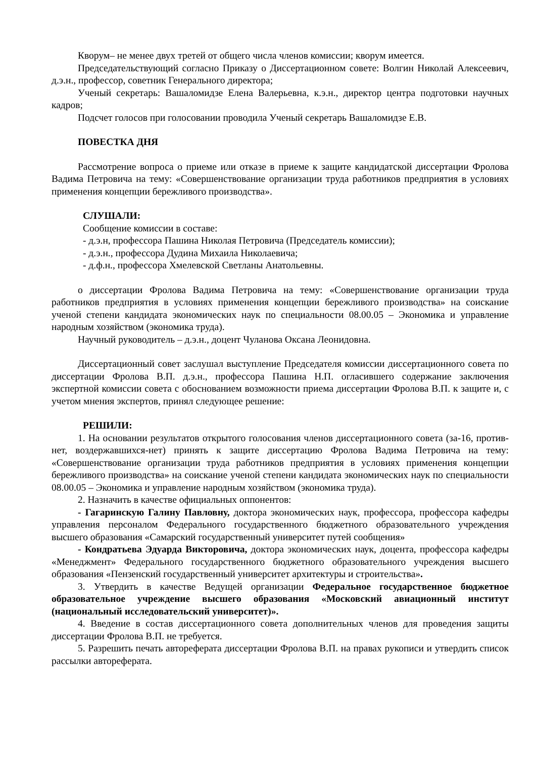Кворум– не менее двух третей от общего числа членов комиссии; кворум имеется.
Председательствующий согласно Приказу о Диссертационном совете: Волгин Николай Алексеевич, д.э.н., профессор, советник Генерального директора;
Ученый секретарь: Вашаломидзе Елена Валерьевна, к.э.н., директор центра подготовки научных кадров;
Подсчет голосов при голосовании проводила Ученый секретарь Вашаломидзе Е.В.
ПОВЕСТКА ДНЯ
Рассмотрение вопроса о приеме или отказе в приеме к защите кандидатской диссертации Фролова Вадима Петровича на тему: «Совершенствование организации труда работников предприятия в условиях применения концепции бережливого производства».
СЛУШАЛИ:
Сообщение комиссии в составе:
- д.э.н, профессора Пашина Николая Петровича (Председатель комиссии);
- д.э.н., профессора Дудина Михаила Николаевича;
- д.ф.н., профессора Хмелевской Светланы Анатольевны.
о диссертации Фролова Вадима Петровича на тему: «Совершенствование организации труда работников предприятия в условиях применения концепции бережливого производства» на соискание ученой степени кандидата экономических наук по специальности 08.00.05 – Экономика и управление народным хозяйством (экономика труда).
Научный руководитель – д.э.н., доцент Чуланова Оксана Леонидовна.
Диссертационный совет заслушал выступление Председателя комиссии диссертационного совета по диссертации Фролова В.П. д.э.н., профессора Пашина Н.П. огласившего содержание заключения экспертной комиссии совета с обоснованием возможности приема диссертации Фролова В.П. к защите и, с учетом мнения экспертов, принял следующее решение:
РЕШИЛИ:
1. На основании результатов открытого голосования членов диссертационного совета (за-16, против-нет, воздержавшихся-нет) принять к защите диссертацию Фролова Вадима Петровича на тему: «Совершенствование организации труда работников предприятия в условиях применения концепции бережливого производства» на соискание ученой степени кандидата экономических наук по специальности 08.00.05 – Экономика и управление народным хозяйством (экономика труда).
2. Назначить в качестве официальных оппонентов:
- Гагаринскую Галину Павловну, доктора экономических наук, профессора, профессора кафедры управления персоналом Федерального государственного бюджетного образовательного учреждения высшего образования «Самарский государственный университет путей сообщения»
- Кондратьева Эдуарда Викторовича, доктора экономических наук, доцента, профессора кафедры «Менеджмент» Федерального государственного бюджетного образовательного учреждения высшего образования «Пензенский государственный университет архитектуры и строительства».
3. Утвердить в качестве Ведущей организации Федеральное государственное бюджетное образовательное учреждение высшего образования «Московский авиационный институт (национальный исследовательский университет)».
4. Введение в состав диссертационного совета дополнительных членов для проведения защиты диссертации Фролова В.П. не требуется.
5. Разрешить печать автореферата диссертации Фролова В.П. на правах рукописи и утвердить список рассылки автореферата.